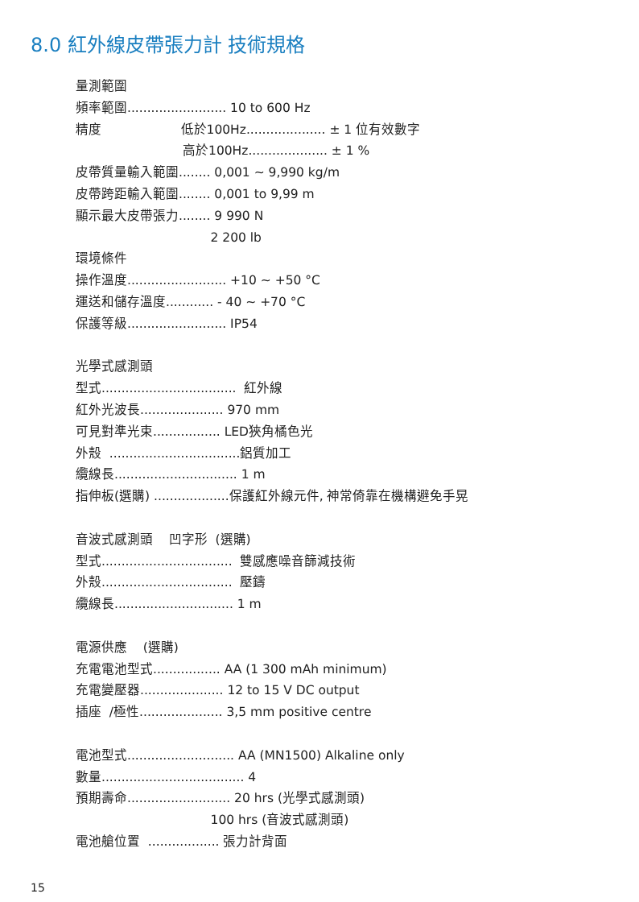8.0 紅外線皮帶張力計 技術規格
量測範圍
頻率範圍......................... 10 to 600 Hz
精度 低於100Hz.................... ± 1 位有效數字
高於100Hz.................... ± 1 %
皮帶質量輸入範圍........ 0,001 ~ 9,990 kg/m
皮帶跨距輸入範圍........ 0,001 to 9,99 m
顯示最大皮帶張力........ 9 990 N
2 200 lb
環境條件
操作溫度......................... +10 ~ +50 °C
運送和儲存溫度............ - 40 ~ +70 °C
保護等級......................... IP54
光學式感測頭
型式.................................. 紅外線
紅外光波長..................... 970 mm
可見對準光束................. LED狹角橘色光
外殼 .................................鋁質加工
纜線長............................... 1 m
指伸板(選購) ...................保護紅外線元件, 神常倚靠在機構避免手晃
音波式感測頭 凹字形 (選購)
型式................................. 雙感應噪音篩減技術
外殼................................. 壓鑄
纜線長.............................. 1 m
電源供應 (選購)
充電電池型式................. AA (1 300 mAh minimum)
充電變壓器..................... 12 to 15 V DC output
插座 /極性..................... 3,5 mm positive centre
電池型式........................... AA (MN1500) Alkaline only
數量.................................... 4
預期壽命.......................... 20 hrs (光學式感測頭)
100 hrs (音波式感測頭)
電池艙位置 .................. 張力計背面
15